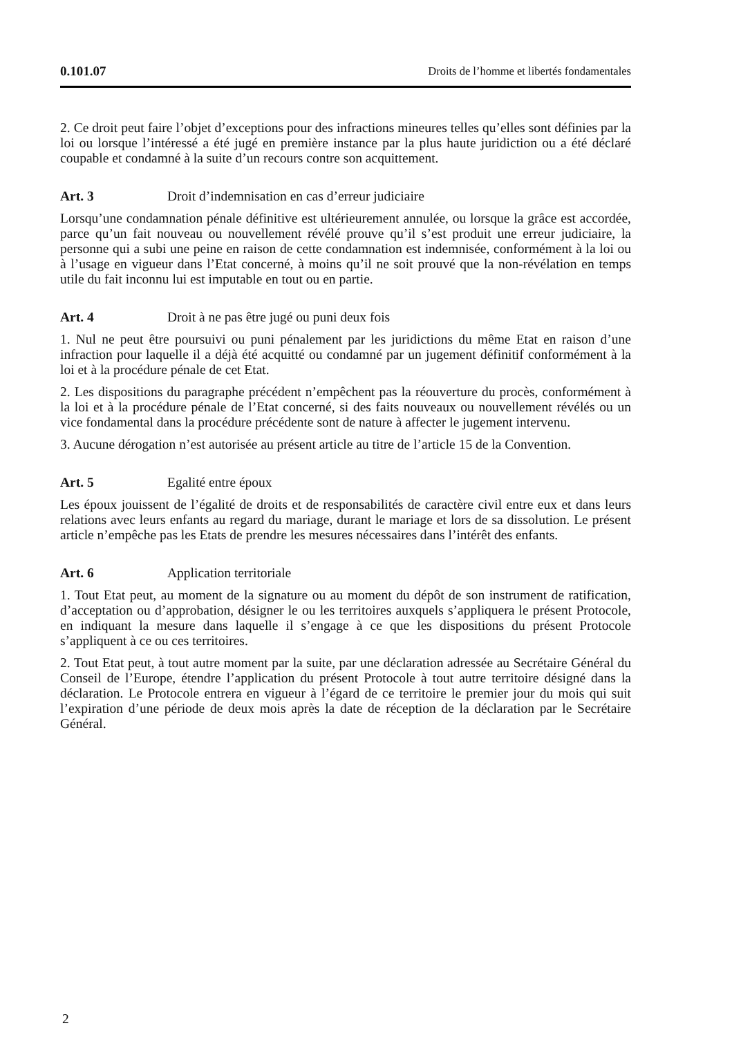0.101.07 Droits de l’homme et libertés fondamentales
2. Ce droit peut faire l’objet d’exceptions pour des infractions mineures telles qu’elles sont définies par la loi ou lorsque l’intéressé a été jugé en première instance par la plus haute juridiction ou a été déclaré coupable et condamné à la suite d’un recours contre son acquittement.
Art. 3 Droit d’indemnisation en cas d’erreur judiciaire
Lorsqu’une condamnation pénale définitive est ultérieurement annulée, ou lorsque la grâce est accordée, parce qu’un fait nouveau ou nouvellement révélé prouve qu’il s’est produit une erreur judiciaire, la personne qui a subi une peine en raison de cette condamnation est indemnisée, conformément à la loi ou à l’usage en vigueur dans l’Etat concerné, à moins qu’il ne soit prouvé que la non-révélation en temps utile du fait inconnu lui est imputable en tout ou en partie.
Art. 4 Droit à ne pas être jugé ou puni deux fois
1. Nul ne peut être poursuivi ou puni pénalement par les juridictions du même Etat en raison d’une infraction pour laquelle il a déjà été acquitté ou condamné par un jugement définitif conformément à la loi et à la procédure pénale de cet Etat.
2. Les dispositions du paragraphe précédent n’empêchent pas la réouverture du procès, conformément à la loi et à la procédure pénale de l’Etat concerné, si des faits nouveaux ou nouvellement révélés ou un vice fondamental dans la procédure précédente sont de nature à affecter le jugement intervenu.
3. Aucune dérogation n’est autorisée au présent article au titre de l’article 15 de la Convention.
Art. 5 Egalité entre époux
Les époux jouissent de l’égalité de droits et de responsabilités de caractère civil entre eux et dans leurs relations avec leurs enfants au regard du mariage, durant le mariage et lors de sa dissolution. Le présent article n’empêche pas les Etats de prendre les mesures nécessaires dans l’intérêt des enfants.
Art. 6 Application territoriale
1. Tout Etat peut, au moment de la signature ou au moment du dépôt de son instrument de ratification, d’acceptation ou d’approbation, désigner le ou les territoires auxquels s’appliquera le présent Protocole, en indiquant la mesure dans laquelle il s’engage à ce que les dispositions du présent Protocole s’appliquent à ce ou ces territoires.
2. Tout Etat peut, à tout autre moment par la suite, par une déclaration adressée au Secrétaire Général du Conseil de l’Europe, étendre l’application du présent Protocole à tout autre territoire désigné dans la déclaration. Le Protocole entrera en vigueur à l’égard de ce territoire le premier jour du mois qui suit l’expiration d’une période de deux mois après la date de réception de la déclaration par le Secrétaire Général.
2